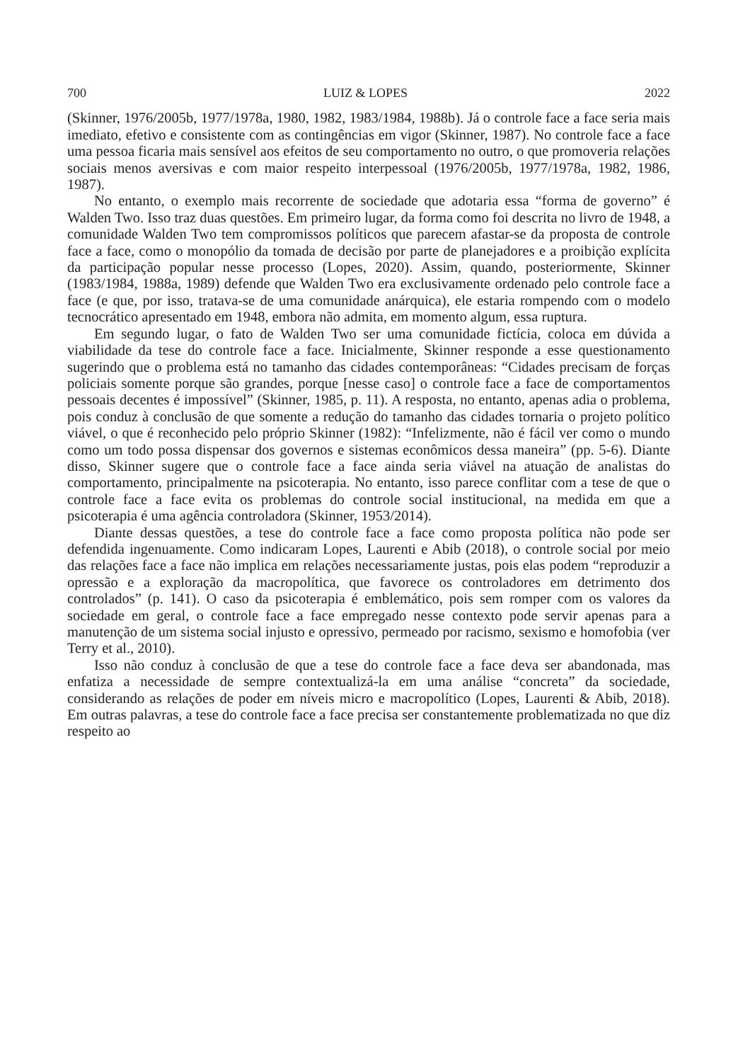700 LUIZ & LOPES 2022
(Skinner, 1976/2005b, 1977/1978a, 1980, 1982, 1983/1984, 1988b). Já o controle face a face seria mais imediato, efetivo e consistente com as contingências em vigor (Skinner, 1987). No controle face a face uma pessoa ficaria mais sensível aos efeitos de seu comportamento no outro, o que promoveria relações sociais menos aversivas e com maior respeito interpessoal (1976/2005b, 1977/1978a, 1982, 1986, 1987).
No entanto, o exemplo mais recorrente de sociedade que adotaria essa “forma de governo” é Walden Two. Isso traz duas questões. Em primeiro lugar, da forma como foi descrita no livro de 1948, a comunidade Walden Two tem compromissos políticos que parecem afastar-se da proposta de controle face a face, como o monopólio da tomada de decisão por parte de planejadores e a proibição explícita da participação popular nesse processo (Lopes, 2020). Assim, quando, posteriormente, Skinner (1983/1984, 1988a, 1989) defende que Walden Two era exclusivamente ordenado pelo controle face a face (e que, por isso, tratava-se de uma comunidade anárquica), ele estaria rompendo com o modelo tecnocrático apresentado em 1948, embora não admita, em momento algum, essa ruptura.
Em segundo lugar, o fato de Walden Two ser uma comunidade fictícia, coloca em dúvida a viabilidade da tese do controle face a face. Inicialmente, Skinner responde a esse questionamento sugerindo que o problema está no tamanho das cidades contemporâneas: “Cidades precisam de forças policiais somente porque são grandes, porque [nesse caso] o controle face a face de comportamentos pessoais decentes é impossível” (Skinner, 1985, p. 11). A resposta, no entanto, apenas adia o problema, pois conduz à conclusão de que somente a redução do tamanho das cidades tornaria o projeto político viável, o que é reconhecido pelo próprio Skinner (1982): “Infelizmente, não é fácil ver como o mundo como um todo possa dispensar dos governos e sistemas econômicos dessa maneira” (pp. 5-6). Diante disso, Skinner sugere que o controle face a face ainda seria viável na atuação de analistas do comportamento, principalmente na psicoterapia. No entanto, isso parece conflitar com a tese de que o controle face a face evita os problemas do controle social institucional, na medida em que a psicoterapia é uma agência controladora (Skinner, 1953/2014).
Diante dessas questões, a tese do controle face a face como proposta política não pode ser defendida ingenuamente. Como indicaram Lopes, Laurenti e Abib (2018), o controle social por meio das relações face a face não implica em relações necessariamente justas, pois elas podem “reproduzir a opressão e a exploração da macropolítica, que favorece os controladores em detrimento dos controlados” (p. 141). O caso da psicoterapia é emblemático, pois sem romper com os valores da sociedade em geral, o controle face a face empregado nesse contexto pode servir apenas para a manutenção de um sistema social injusto e opressivo, permeado por racismo, sexismo e homofobia (ver Terry et al., 2010).
Isso não conduz à conclusão de que a tese do controle face a face deva ser abandonada, mas enfatiza a necessidade de sempre contextualizá-la em uma análise “concreta” da sociedade, considerando as relações de poder em níveis micro e macropolítico (Lopes, Laurenti & Abib, 2018). Em outras palavras, a tese do controle face a face precisa ser constantemente problematizada no que diz respeito ao